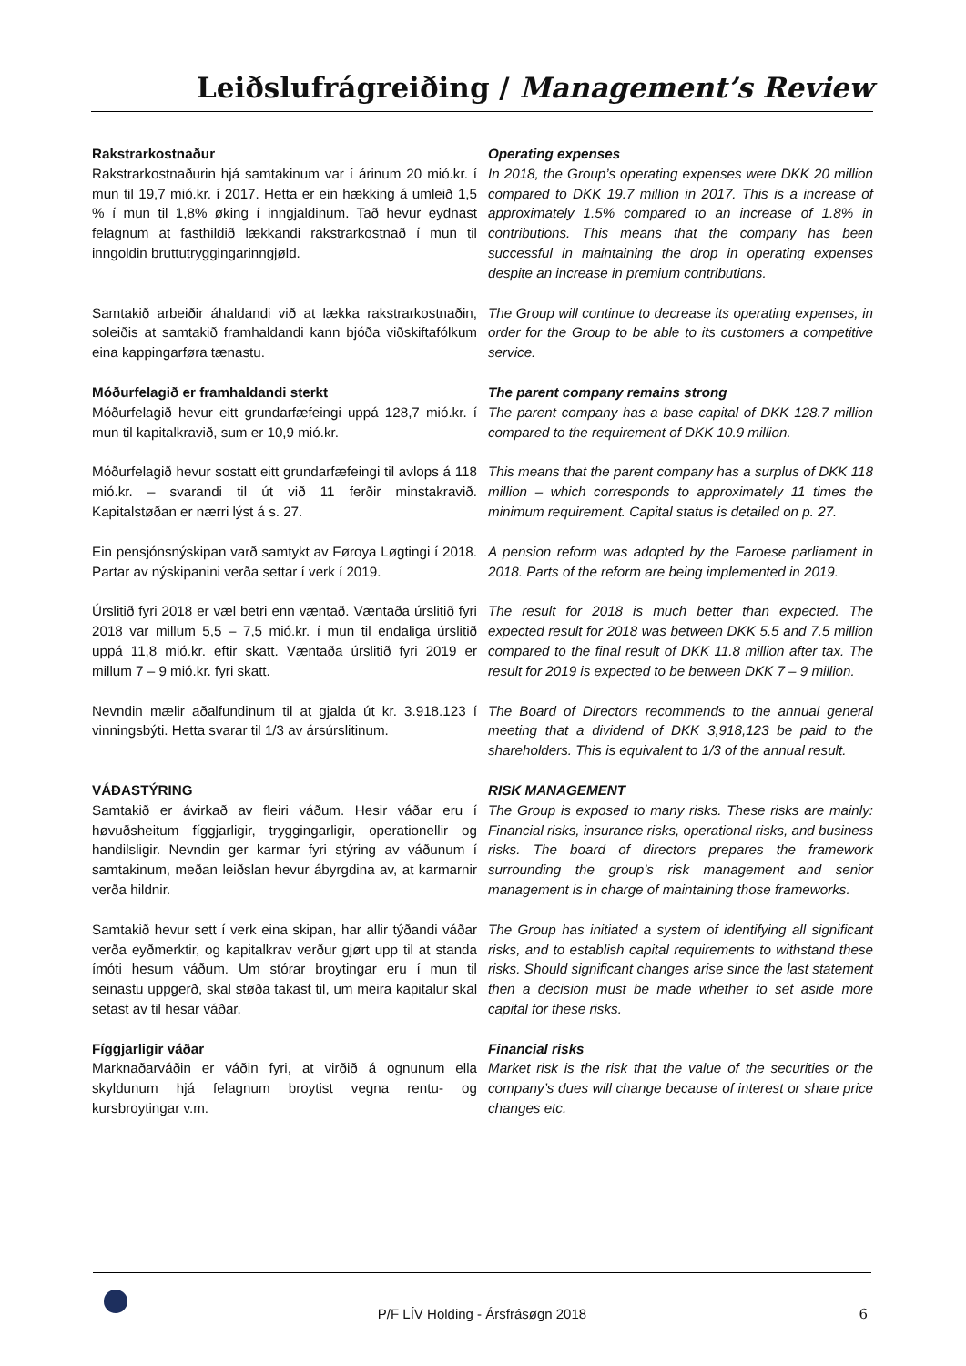Leiðslufrágreiðing / Management’s Review
Rakstrarkostnaður
Rakstrarkostnaðurin hjá samtakinum var í árinum 20 mió.kr. í mun til 19,7 mió.kr. í 2017. Hetta er ein hækking á umleið 1,5 % í mun til 1,8% øking í inngjaldinum. Tað hevur eydnast felagnum at fasthildið lækkandi rakstrarkostnað í mun til inngoldin bruttutryggingarinngjøld.
Operating expenses
In 2018, the Group’s operating expenses were DKK 20 million compared to DKK 19.7 million in 2017. This is a increase of approximately 1.5% compared to an increase of 1.8% in contributions. This means that the company has been successful in maintaining the drop in operating expenses despite an increase in premium contributions.
Samtakið arbeiðir áhaldandi við at lækka rakstrarkostnaðin, soleiðis at samtakið framhaldandi kann bjóða viðskiftafólkum eina kappingarføra tænastu.
The Group will continue to decrease its operating expenses, in order for the Group to be able to its customers a competitive service.
Móðurfelagið er framhaldandi sterkt
Móðurfelagið hevur eitt grundarfæfeingi uppá 128,7 mió.kr. í mun til kapitalkravið, sum er 10,9 mió.kr.
The parent company remains strong
The parent company has a base capital of DKK 128.7 million compared to the requirement of DKK 10.9 million.
Móðurfelagið hevur sostatt eitt grundarfæfeingi til avlops á 118 mió.kr. – svarandi til út við 11 ferðir minstakravið. Kapitalstøðan er nærri lýst á s. 27.
This means that the parent company has a surplus of DKK 118 million – which corresponds to approximately 11 times the minimum requirement. Capital status is detailed on p. 27.
Ein pensjónsnýskipan varð samtykt av Føroya Løgtingi í 2018. Partar av nýskipanini verða settar í verk í 2019.
A pension reform was adopted by the Faroese parliament in 2018. Parts of the reform are being implemented in 2019.
Úrslitið fyri 2018 er væl betri enn væntað. Væntaða úrslitið fyri 2018 var millum 5,5 – 7,5 mió.kr. í mun til endaliga úrslitið uppá 11,8 mió.kr. eftir skatt. Væntaða úrslitið fyri 2019 er millum 7 – 9 mió.kr. fyri skatt.
The result for 2018 is much better than expected. The expected result for 2018 was between DKK 5.5 and 7.5 million compared to the final result of DKK 11.8 million after tax. The result for 2019 is expected to be between DKK 7 – 9 million.
Nevndin mælir aðalfundinum til at gjalda út kr. 3.918.123 í vinningsbýti. Hetta svarar til 1/3 av ársúrslitinum.
The Board of Directors recommends to the annual general meeting that a dividend of DKK 3,918,123 be paid to the shareholders. This is equivalent to 1/3 of the annual result.
VÁÐASTÝRING
Samtakið er ávirkað av fleiri váðum. Hesir váðar eru í høvuðsheitum fíggjarligir, tryggingarligir, operationellir og handilsligir. Nevndin ger karmar fyri stýring av váðunum í samtakinum, meðan leiðslan hevur ábyrgdina av, at karmarnir verða hildnir.
RISK MANAGEMENT
The Group is exposed to many risks. These risks are mainly: Financial risks, insurance risks, operational risks, and business risks. The board of directors prepares the framework surrounding the group’s risk management and senior management is in charge of maintaining those frameworks.
Samtakið hevur sett í verk eina skipan, har allir týðandi váðar verða eyðmerktir, og kapitalkrav verður gjørt upp til at standa ímóti hesum váðum. Um stórar broytingar eru í mun til seinastu uppgerð, skal støða takast til, um meira kapitalur skal setast av til hesar váðar.
The Group has initiated a system of identifying all significant risks, and to establish capital requirements to withstand these risks. Should significant changes arise since the last statement then a decision must be made whether to set aside more capital for these risks.
Fíggjarligir váðar
Marknaðarváðin er váðin fyri, at virðið á ognunum ella skyldunum hjá felagnum broytist vegna rentu- og kursbroytingar v.m.
Financial risks
Market risk is the risk that the value of the securities or the company’s dues will change because of interest or share price changes etc.
P/F LÍV Holding - Ársfrásøgn 2018
6